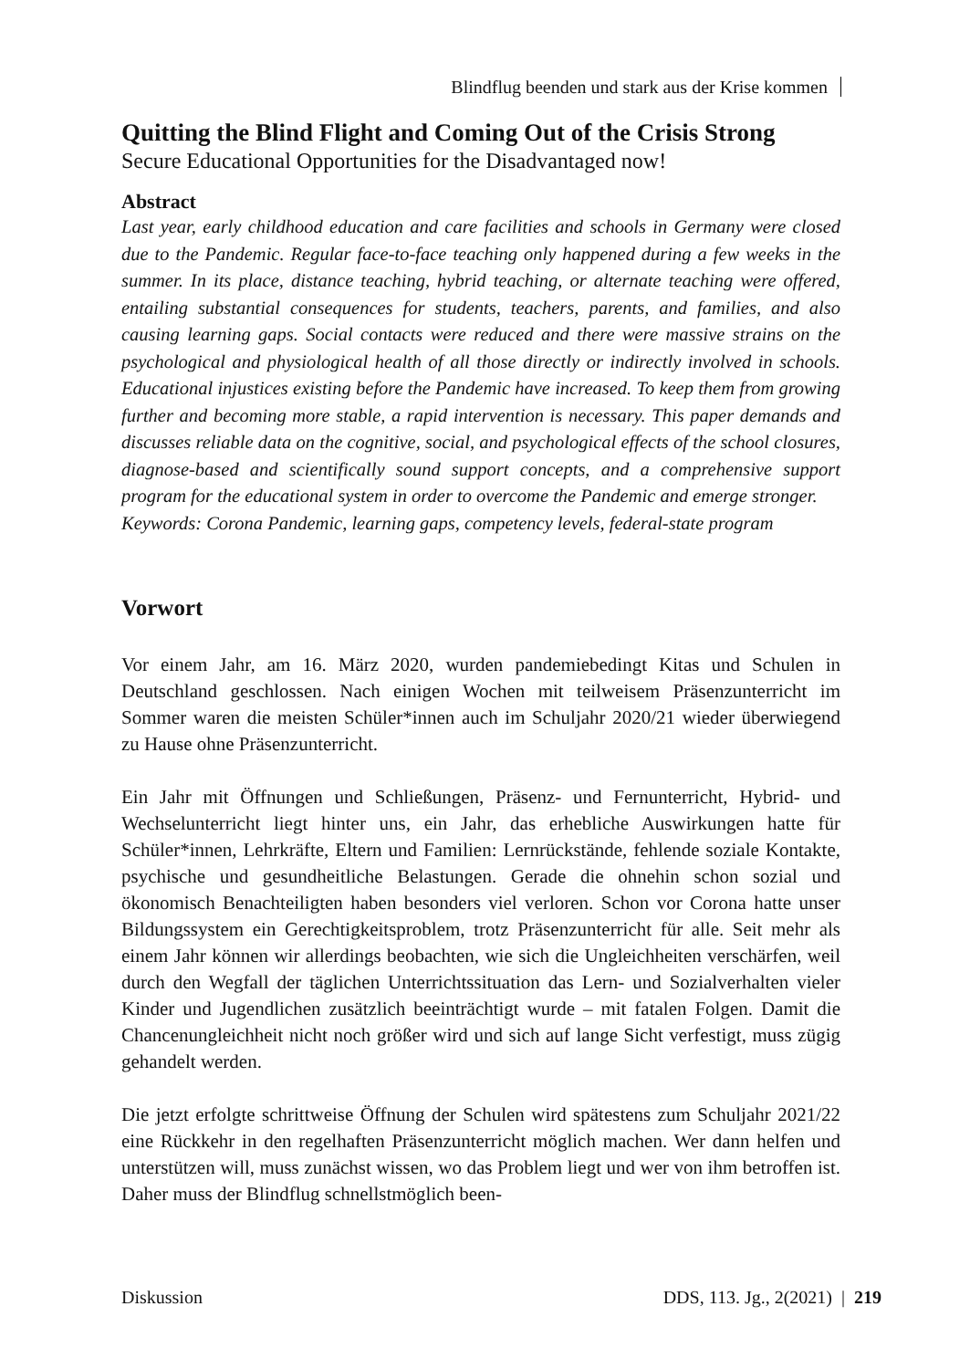Blindflug beenden und stark aus der Krise kommen
Quitting the Blind Flight and Coming Out of the Crisis Strong
Secure Educational Opportunities for the Disadvantaged now!
Abstract
Last year, early childhood education and care facilities and schools in Germany were closed due to the Pandemic. Regular face-to-face teaching only happened during a few weeks in the summer. In its place, distance teaching, hybrid teaching, or alternate teaching were offered, entailing substantial consequences for students, teachers, parents, and families, and also causing learning gaps. Social contacts were reduced and there were massive strains on the psychological and physiological health of all those directly or indirectly involved in schools. Educational injustices existing before the Pandemic have increased. To keep them from growing further and becoming more stable, a rapid intervention is necessary. This paper demands and discusses reliable data on the cognitive, social, and psychological effects of the school closures, diagnose-based and scientifically sound support concepts, and a comprehensive support program for the educational system in order to overcome the Pandemic and emerge stronger.
Keywords: Corona Pandemic, learning gaps, competency levels, federal-state program
Vorwort
Vor einem Jahr, am 16. März 2020, wurden pandemiebedingt Kitas und Schulen in Deutschland geschlossen. Nach einigen Wochen mit teilweisem Präsenzunterricht im Sommer waren die meisten Schüler*innen auch im Schuljahr 2020/21 wieder überwiegend zu Hause ohne Präsenzunterricht.
Ein Jahr mit Öffnungen und Schließungen, Präsenz- und Fernunterricht, Hybrid- und Wechselunterricht liegt hinter uns, ein Jahr, das erhebliche Auswirkungen hatte für Schüler*innen, Lehrkräfte, Eltern und Familien: Lernrückstände, fehlende soziale Kontakte, psychische und gesundheitliche Belastungen. Gerade die ohnehin schon sozial und ökonomisch Benachteiligten haben besonders viel verloren. Schon vor Corona hatte unser Bildungssystem ein Gerechtigkeitsproblem, trotz Präsenzunterricht für alle. Seit mehr als einem Jahr können wir allerdings beobachten, wie sich die Ungleichheiten verschärfen, weil durch den Wegfall der täglichen Unterrichtssituation das Lern- und Sozialverhalten vieler Kinder und Jugendlichen zusätzlich beeinträchtigt wurde – mit fatalen Folgen. Damit die Chancenungleichheit nicht noch größer wird und sich auf lange Sicht verfestigt, muss zügig gehandelt werden.
Die jetzt erfolgte schrittweise Öffnung der Schulen wird spätestens zum Schuljahr 2021/22 eine Rückkehr in den regelhaften Präsenzunterricht möglich machen. Wer dann helfen und unterstützen will, muss zunächst wissen, wo das Problem liegt und wer von ihm betroffen ist. Daher muss der Blindflug schnellstmöglich been-
Diskussion DDS, 113. Jg., 2(2021) | 219